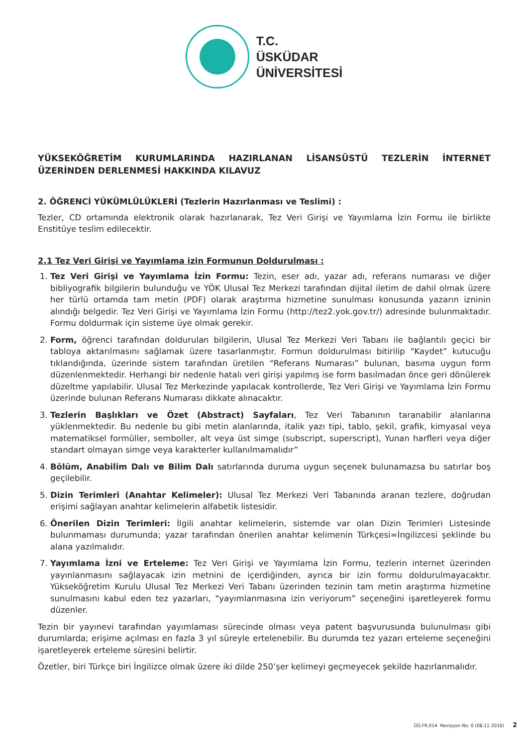T.C.
ÜSKÜDAR
ÜNİVERSİTESİ
YÜKSEKÖĞRETİM KURUMLARINDA HAZIRLANAN LİSANSÜSTÜ TEZLERİN İNTERNET ÜZERİNDEN DERLENMESİ HAKKINDA KILAVUZ
2. ÖĞRENCİ YÜKÜMLÜLÜKLERİ (Tezlerin Hazırlanması ve Teslimi) :
Tezler, CD ortamında elektronik olarak hazırlanarak, Tez Veri Girişi ve Yayımlama İzin Formu ile birlikte Enstitüye teslim edilecektir.
2.1 Tez Veri Girişi ve Yayımlama izin Formunun Doldurulması :
1. Tez Veri Girişi ve Yayımlama İzin Formu: Tezin, eser adı, yazar adı, referans numarası ve diğer bibliyografik bilgilerin bulunduğu ve YÖK Ulusal Tez Merkezi tarafından dijital iletim de dahil olmak üzere her türlü ortamda tam metin (PDF) olarak araştırma hizmetine sunulması konusunda yazarın izninin alındığı belgedir. Tez Veri Girişi ve Yayımlama İzin Formu (http://tez2.yok.gov.tr/) adresinde bulunmaktadır. Formu doldurmak için sisteme üye olmak gerekir.
2. Form, öğrenci tarafından doldurulan bilgilerin, Ulusal Tez Merkezi Veri Tabanı ile bağlantılı geçici bir tabloya aktarılmasını sağlamak üzere tasarlanmıştır. Formun doldurulması bitirilip “Kaydet” kutucuğu tıklandığında, üzerinde sistem tarafından üretilen “Referans Numarası” bulunan, basıma uygun form düzenlenmektedir. Herhangi bir nedenle hatalı veri girişi yapılmış ise form basılmadan önce geri dönülerek düzeltme yapılabilir. Ulusal Tez Merkezinde yapılacak kontrollerde, Tez Veri Girişi ve Yayımlama İzin Formu üzerinde bulunan Referans Numarası dikkate alınacaktır.
3. Tezlerin Başlıkları ve Özet (Abstract) Sayfaları, Tez Veri Tabanının taranabilir alanlarına yüklenmektedir. Bu nedenle bu gibi metin alanlarında, italik yazı tipi, tablo, şekil, grafik, kimyasal veya matematiksel formüller, semboller, alt veya üst simge (subscript, superscript), Yunan harfleri veya diğer standart olmayan simge veya karakterler kullanılmamalıdır”
4. Bölüm, Anabilim Dalı ve Bilim Dalı satırlarında duruma uygun seçenek bulunamazsa bu satırlar boş geçilebilir.
5. Dizin Terimleri (Anahtar Kelimeler): Ulusal Tez Merkezi Veri Tabanında aranan tezlere, doğrudan erişimi sağlayan anahtar kelimelerin alfabetik listesidir.
6. Önerilen Dizin Terimleri: İlgili anahtar kelimelerin, sistemde var olan Dizin Terimleri Listesinde bulunmaması durumunda; yazar tarafından önerilen anahtar kelimenin Türkçesi=İngilizcesi şeklinde bu alana yazılmalıdır.
7. Yayımlama İzni ve Erteleme: Tez Veri Girişi ve Yayımlama İzin Formu, tezlerin internet üzerinden yayınlanmasını sağlayacak izin metnini de içerdiğinden, ayrıca bir izin formu doldurulmayacaktır. Yükseköğretim Kurulu Ulusal Tez Merkezi Veri Tabanı üzerinden tezinin tam metin araştırma hizmetine sunulmasını kabul eden tez yazarları, “yayımlanmasına izin veriyorum” seçeneğini işaretleyerek formu düzenler.
Tezin bir yayınevi tarafından yayımlaması sürecinde olması veya patent başvurusunda bulunulması gibi durumlarda; erişime açılması en fazla 3 yıl süreyle ertelenebilir. Bu durumda tez yazarı erteleme seçeneğini işaretleyerek erteleme süresini belirtir.
Özetler, biri Türkçe biri İngilizce olmak üzere iki dilde 250’şer kelimeyi geçmeyecek şekilde hazırlanmalıdır.
ÜÜ.FR.014 Revizyon No: 0 (08.11.2016) 2